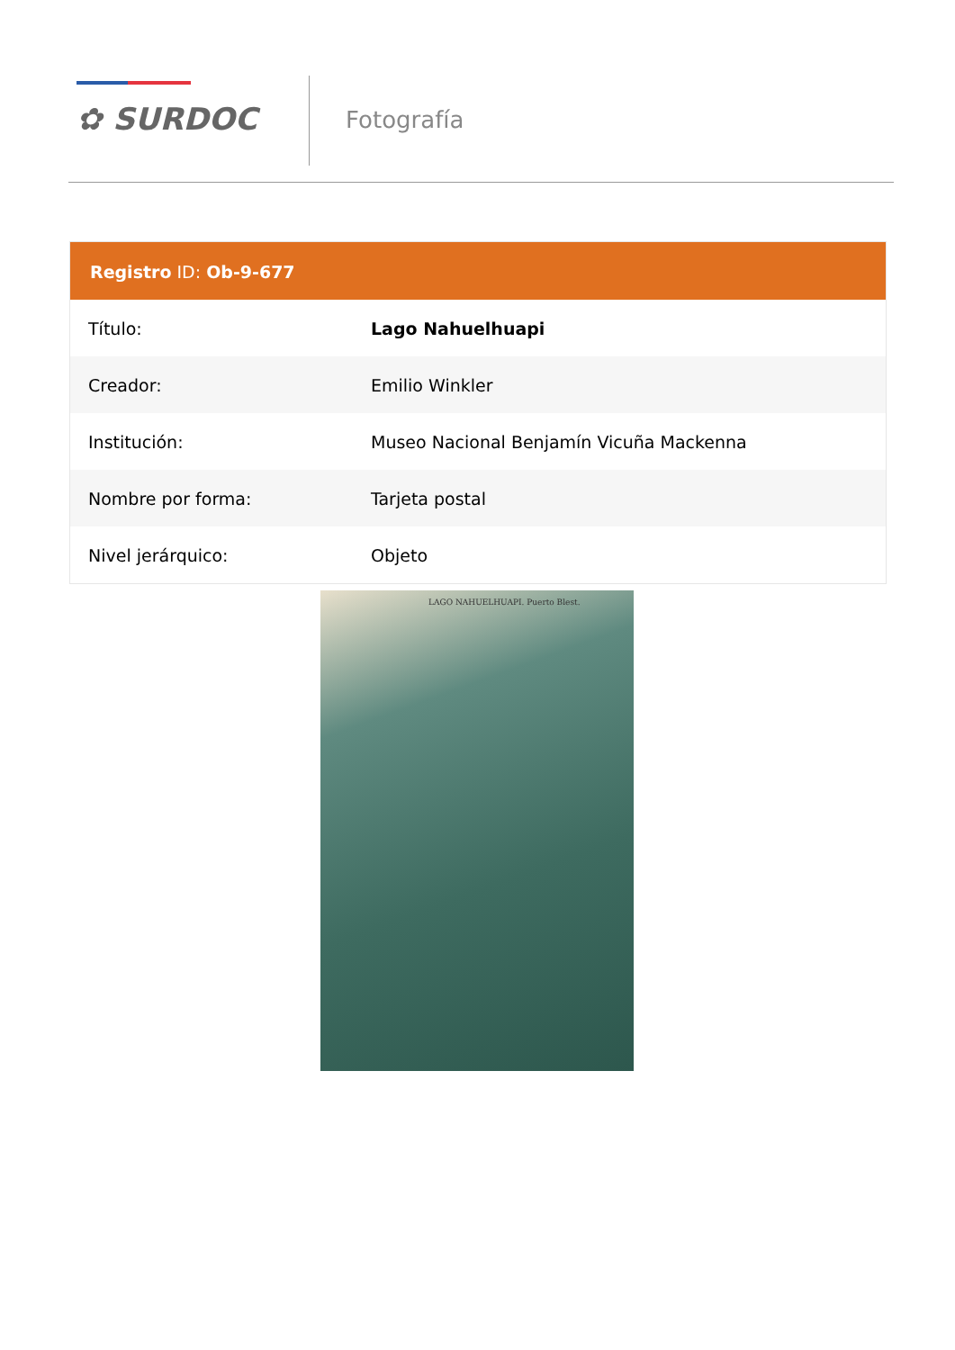✿ SURDOC Fotografía
Registro ID: Ob-9-677
| Título: | Lago Nahuelhuapi |
| Creador: | Emilio Winkler |
| Institución: | Museo Nacional Benjamín Vicuña Mackenna |
| Nombre por forma: | Tarjeta postal |
| Nivel jerárquico: | Objeto |
LAGO NAHUELHUAPI. Puerto Blest.